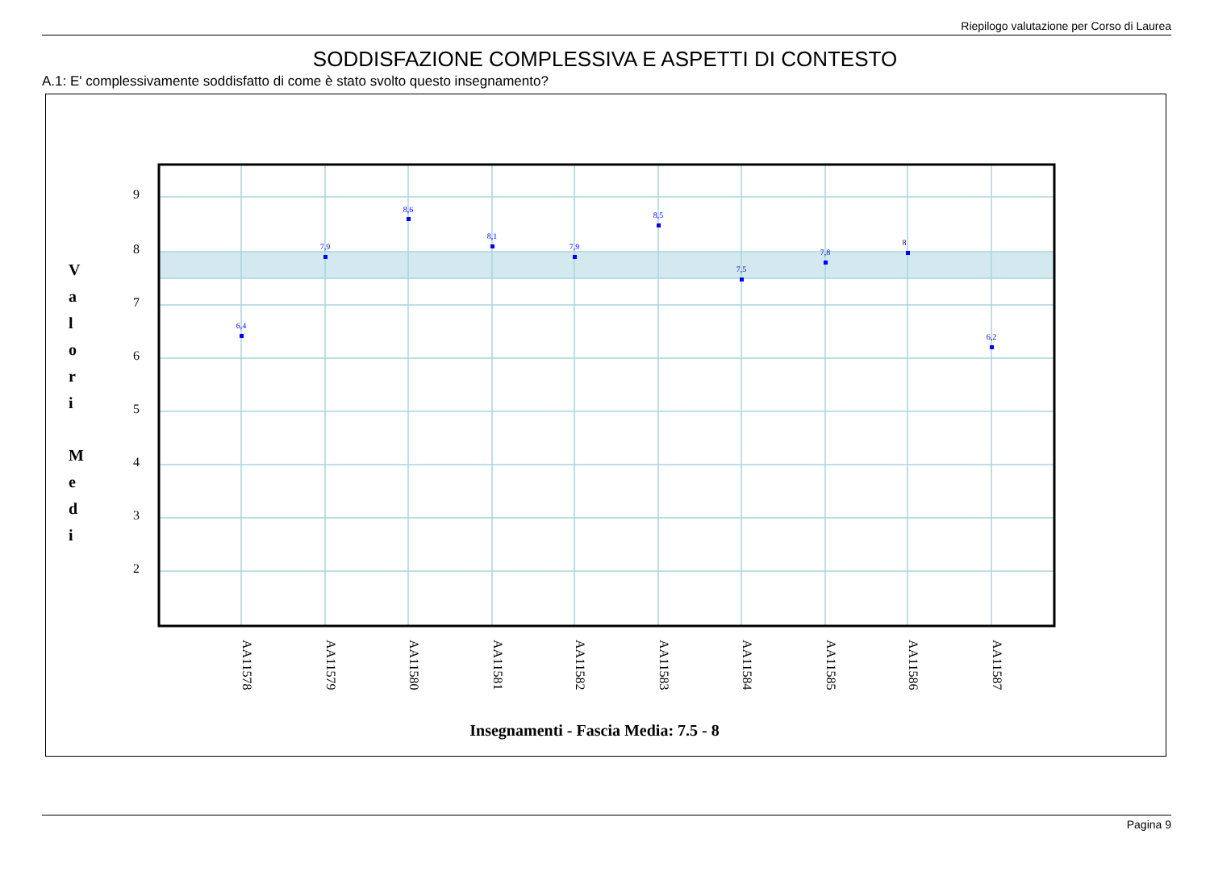Riepilogo valutazione per Corso di Laurea
SODDISFAZIONE COMPLESSIVA E ASPETTI DI CONTESTO
A.1: E' complessivamente soddisfatto di come è stato svolto questo insegnamento?
9
8
7
6
5
4
3
2
V
a
l
o
r
i
M
e
d
i
6,4
7,9
8,6
8,1
7,9
8,5
7,5
7,8
8
6,2
AA11578
AA11579
AA11580
AA11581
AA11582
AA11583
AA11584
AA11585
AA11586
AA11587
Insegnamenti - Fascia Media: 7.5 - 8
Pagina 9